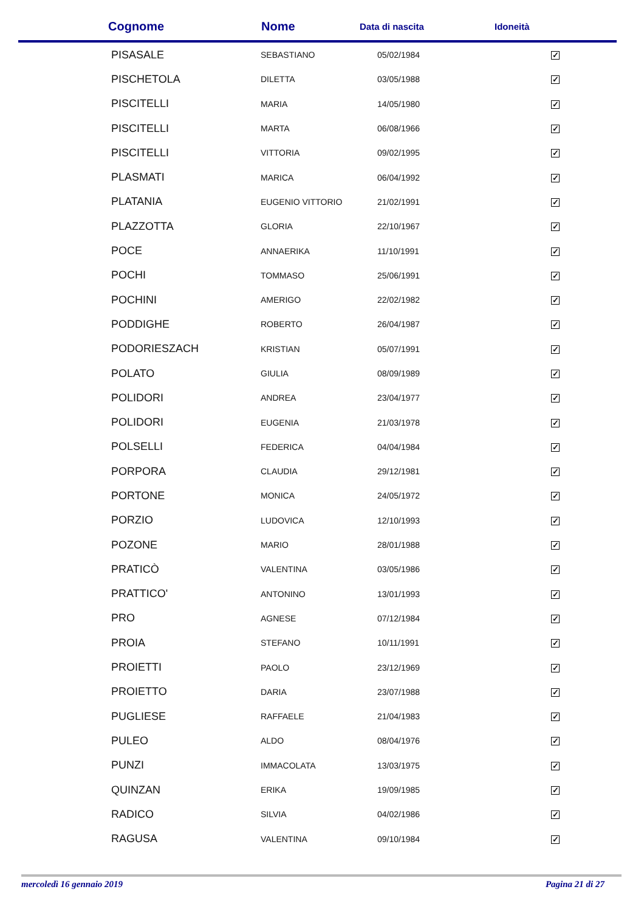| Cognome | Nome | Data di nascita | Idoneità |
| --- | --- | --- | --- |
| PISASALE | SEBASTIANO | 05/02/1984 | ✓ |
| PISCHETOLA | DILETTA | 03/05/1988 | ✓ |
| PISCITELLI | MARIA | 14/05/1980 | ✓ |
| PISCITELLI | MARTA | 06/08/1966 | ✓ |
| PISCITELLI | VITTORIA | 09/02/1995 | ✓ |
| PLASMATI | MARICA | 06/04/1992 | ✓ |
| PLATANIA | EUGENIO VITTORIO | 21/02/1991 | ✓ |
| PLAZZOTTA | GLORIA | 22/10/1967 | ✓ |
| POCE | ANNAERIKA | 11/10/1991 | ✓ |
| POCHI | TOMMASO | 25/06/1991 | ✓ |
| POCHINI | AMERIGO | 22/02/1982 | ✓ |
| PODDIGHE | ROBERTO | 26/04/1987 | ✓ |
| PODORIESZACH | KRISTIAN | 05/07/1991 | ✓ |
| POLATO | GIULIA | 08/09/1989 | ✓ |
| POLIDORI | ANDREA | 23/04/1977 | ✓ |
| POLIDORI | EUGENIA | 21/03/1978 | ✓ |
| POLSELLI | FEDERICA | 04/04/1984 | ✓ |
| PORPORA | CLAUDIA | 29/12/1981 | ✓ |
| PORTONE | MONICA | 24/05/1972 | ✓ |
| PORZIO | LUDOVICA | 12/10/1993 | ✓ |
| POZONE | MARIO | 28/01/1988 | ✓ |
| PRATICÒ | VALENTINA | 03/05/1986 | ✓ |
| PRATTICO' | ANTONINO | 13/01/1993 | ✓ |
| PRO | AGNESE | 07/12/1984 | ✓ |
| PROIA | STEFANO | 10/11/1991 | ✓ |
| PROIETTI | PAOLO | 23/12/1969 | ✓ |
| PROIETTO | DARIA | 23/07/1988 | ✓ |
| PUGLIESE | RAFFAELE | 21/04/1983 | ✓ |
| PULEO | ALDO | 08/04/1976 | ✓ |
| PUNZI | IMMACOLATA | 13/03/1975 | ✓ |
| QUINZAN | ERIKA | 19/09/1985 | ✓ |
| RADICO | SILVIA | 04/02/1986 | ✓ |
| RAGUSA | VALENTINA | 09/10/1984 | ✓ |
mercoledì 16 gennaio 2019 Pagina 21 di 27